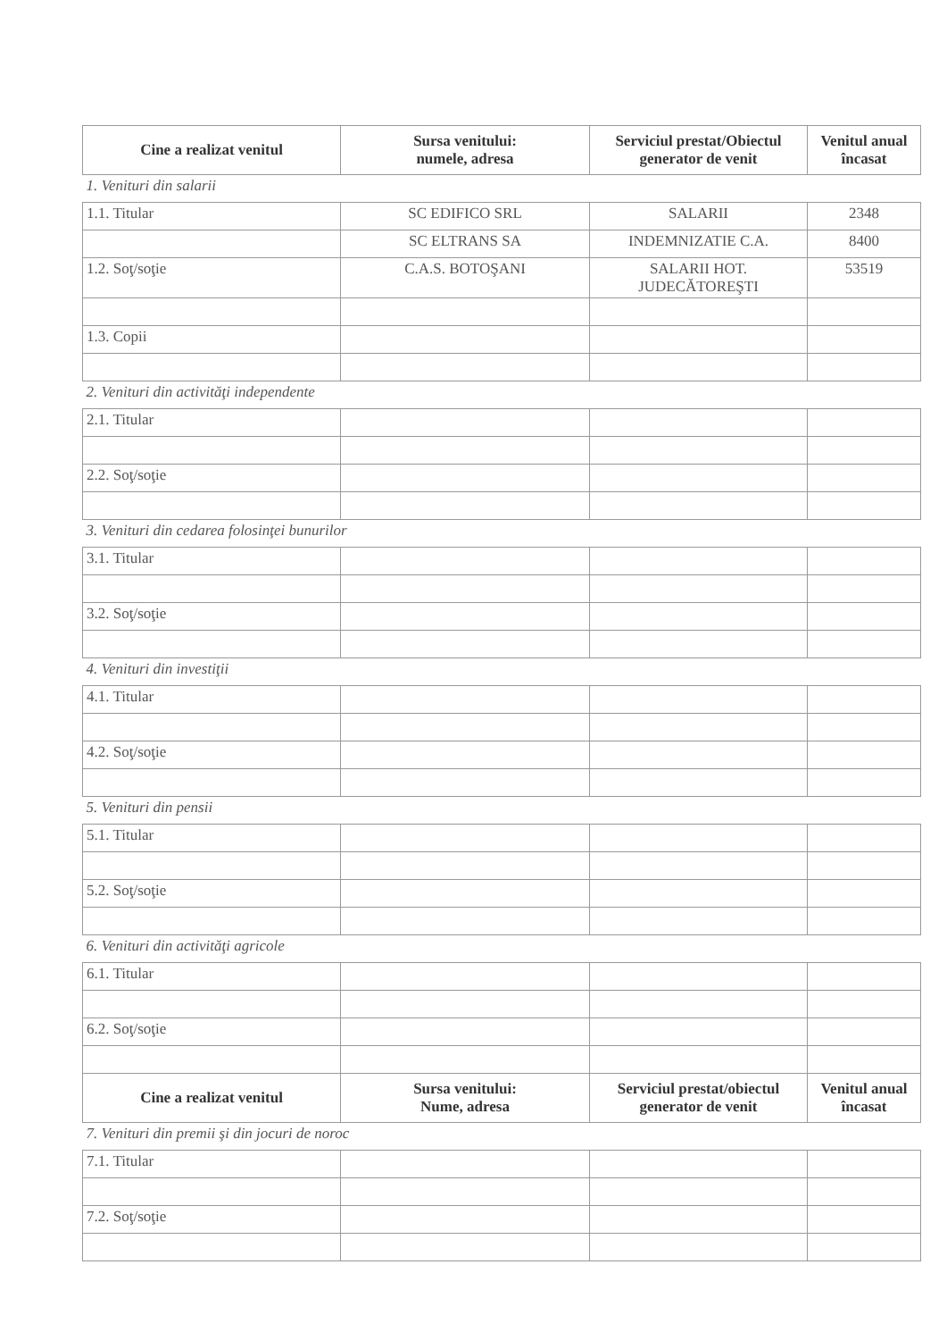| Cine a realizat venitul | Sursa venitului: numele, adresa | Serviciul prestat/Obiectul generator de venit | Venitul anual încasat |
| --- | --- | --- | --- |
| 1. Venituri din salarii | | | |
| 1.1. Titular | SC EDIFICO SRL | SALARII | 2348 |
| | SC ELTRANS SA | INDEMNIZATIE C.A. | 8400 |
| 1.2. Soţ/soţie | C.A.S. BOTOŞANI | SALARII HOT. JUDECĂTOREŞTI | 53519 |
| 1.3. Copii | | | |
| 2. Venituri din activităţi independente | | | |
| 2.1. Titular | | | |
| 2.2. Soţ/soţie | | | |
| 3. Venituri din cedarea folosinţei bunurilor | | | |
| 3.1. Titular | | | |
| 3.2. Soţ/soţie | | | |
| 4. Venituri din investiţii | | | |
| 4.1. Titular | | | |
| 4.2. Soţ/soţie | | | |
| 5. Venituri din pensii | | | |
| 5.1. Titular | | | |
| 5.2. Soţ/soţie | | | |
| 6. Venituri din activităţi agricole | | | |
| 6.1. Titular | | | |
| 6.2. Soţ/soţie | | | |
| Cine a realizat venitul | Sursa venitului: Nume, adresa | Serviciul prestat/obiectul generator de venit | Venitul anual încasat |
| 7. Venituri din premii şi din jocuri de noroc | | | |
| 7.1. Titular | | | |
| 7.2. Soţ/soţie | | | |